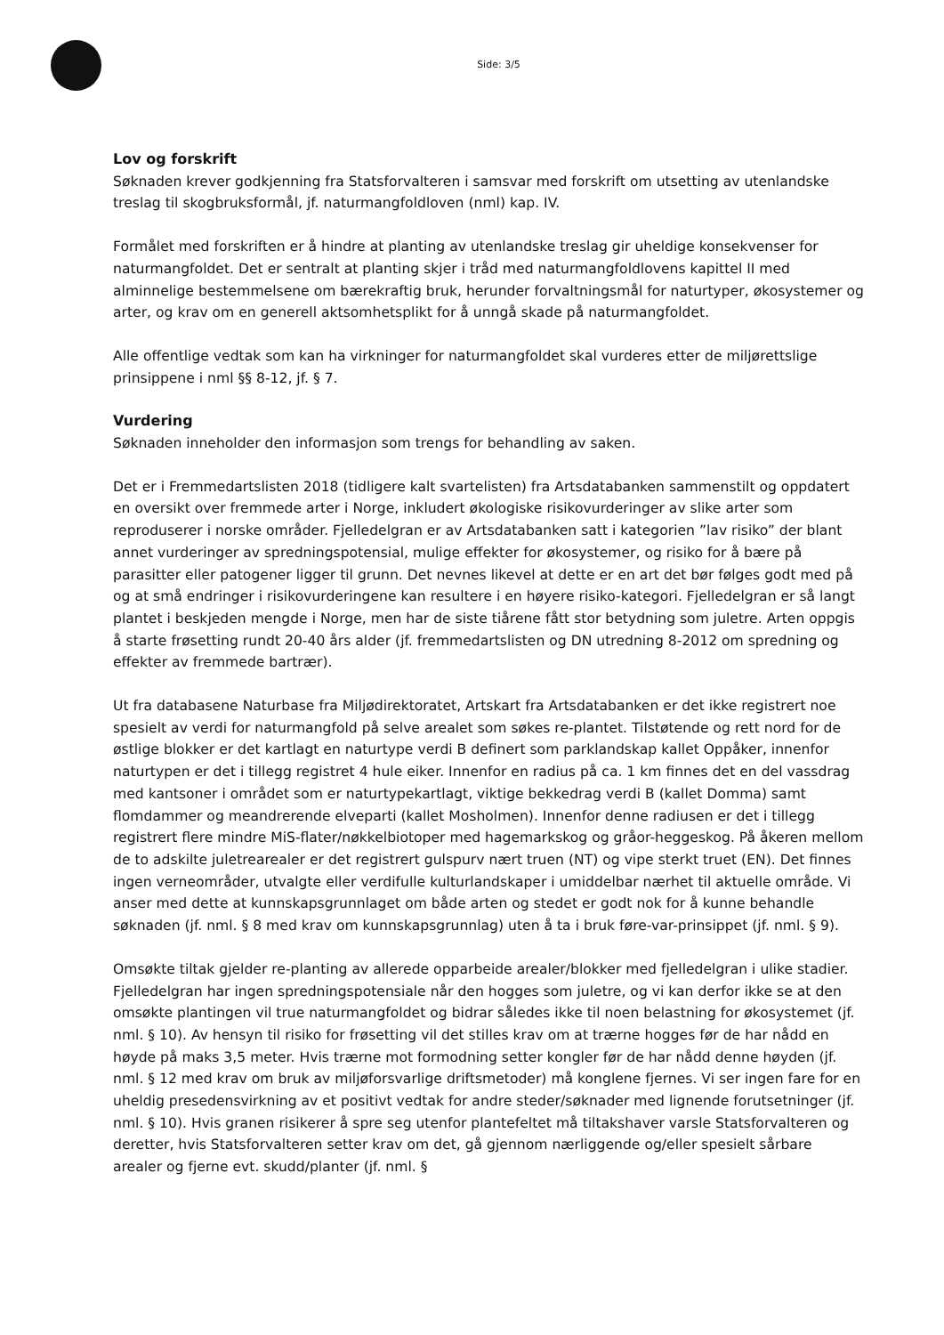Side: 3/5
Lov og forskrift
Søknaden krever godkjenning fra Statsforvalteren i samsvar med forskrift om utsetting av utenlandske treslag til skogbruksformål, jf. naturmangfoldloven (nml) kap. IV.
Formålet med forskriften er å hindre at planting av utenlandske treslag gir uheldige konsekvenser for naturmangfoldet. Det er sentralt at planting skjer i tråd med naturmangfoldlovens kapittel II med alminnelige bestemmelsene om bærekraftig bruk, herunder forvaltningsmål for naturtyper, økosystemer og arter, og krav om en generell aktsomhetsplikt for å unngå skade på naturmangfoldet.
Alle offentlige vedtak som kan ha virkninger for naturmangfoldet skal vurderes etter de miljørettslige prinsippene i nml §§ 8-12, jf. § 7.
Vurdering
Søknaden inneholder den informasjon som trengs for behandling av saken.
Det er i Fremmedartslisten 2018 (tidligere kalt svartelisten) fra Artsdatabanken sammenstilt og oppdatert en oversikt over fremmede arter i Norge, inkludert økologiske risikovurderinger av slike arter som reproduserer i norske områder. Fjelledelgran er av Artsdatabanken satt i kategorien ”lav risiko” der blant annet vurderinger av spredningspotensial, mulige effekter for økosystemer, og risiko for å bære på parasitter eller patogener ligger til grunn. Det nevnes likevel at dette er en art det bør følges godt med på og at små endringer i risikovurderingene kan resultere i en høyere risiko-kategori. Fjelledelgran er så langt plantet i beskjeden mengde i Norge, men har de siste tiårene fått stor betydning som juletre. Arten oppgis å starte frøsetting rundt 20-40 års alder (jf. fremmedartslisten og DN utredning 8-2012 om spredning og effekter av fremmede bartrær).
Ut fra databasene Naturbase fra Miljødirektoratet, Artskart fra Artsdatabanken er det ikke registrert noe spesielt av verdi for naturmangfold på selve arealet som søkes re-plantet. Tilstøtende og rett nord for de østlige blokker er det kartlagt en naturtype verdi B definert som parklandskap kallet Oppåker, innenfor naturtypen er det i tillegg registret 4 hule eiker. Innenfor en radius på ca. 1 km finnes det en del vassdrag med kantsoner i området som er naturtypekartlagt, viktige bekkedrag verdi B (kallet Domma) samt flomdammer og meandrerende elveparti (kallet Mosholmen). Innenfor denne radiusen er det i tillegg registrert flere mindre MiS-flater/nøkkelbiotoper med hagemarkskog og gråor-heggeskog. På åkeren mellom de to adskilte juletrearealer er det registrert gulspurv nært truen (NT) og vipe sterkt truet (EN). Det finnes ingen verneområder, utvalgte eller verdifulle kulturlandskaper i umiddelbar nærhet til aktuelle område. Vi anser med dette at kunnskapsgrunnlaget om både arten og stedet er godt nok for å kunne behandle søknaden (jf. nml. § 8 med krav om kunnskapsgrunnlag) uten å ta i bruk føre-var-prinsippet (jf. nml. § 9).
Omsøkte tiltak gjelder re-planting av allerede opparbeide arealer/blokker med fjelledelgran i ulike stadier. Fjelledelgran har ingen spredningspotensiale når den hogges som juletre, og vi kan derfor ikke se at den omsøkte plantingen vil true naturmangfoldet og bidrar således ikke til noen belastning for økosystemet (jf. nml. § 10). Av hensyn til risiko for frøsetting vil det stilles krav om at trærne hogges før de har nådd en høyde på maks 3,5 meter. Hvis trærne mot formodning setter kongler før de har nådd denne høyden (jf. nml. § 12 med krav om bruk av miljøforsvarlige driftsmetoder) må konglene fjernes. Vi ser ingen fare for en uheldig presedensvirkning av et positivt vedtak for andre steder/søknader med lignende forutsetninger (jf. nml. § 10). Hvis granen risikerer å spre seg utenfor plantefeltet må tiltakshaver varsle Statsforvalteren og deretter, hvis Statsforvalteren setter krav om det, gå gjennom nærliggende og/eller spesielt sårbare arealer og fjerne evt. skudd/planter (jf. nml. §